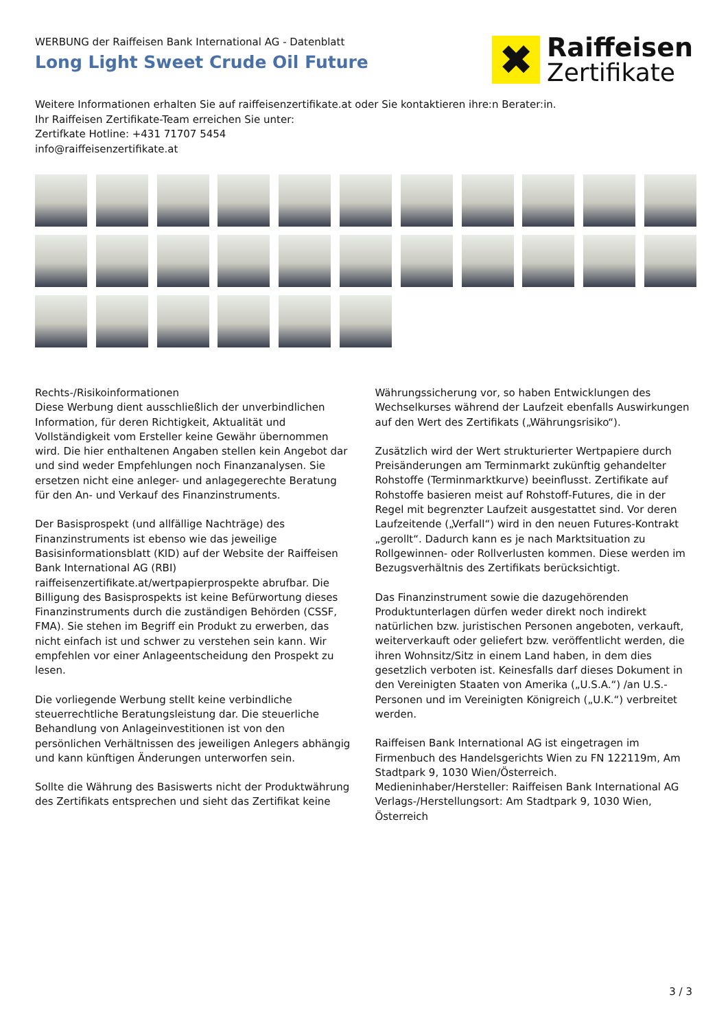WERBUNG der Raiffeisen Bank International AG - Datenblatt
Long Light Sweet Crude Oil Future
✖
Raiffeisen
Zertifikate
Weitere Informationen erhalten Sie auf raiffeisenzertifikate.at oder Sie kontaktieren ihre:n Berater:in.
Ihr Raiffeisen Zertifikate-Team erreichen Sie unter:
Zertifkate Hotline: +431 71707 5454
info@raiffeisenzertifikate.at
Rechts-/Risikoinformationen
Diese Werbung dient ausschließlich der unverbindlichen Information, für deren Richtigkeit, Aktualität und Vollständigkeit vom Ersteller keine Gewähr übernommen wird. Die hier enthaltenen Angaben stellen kein Angebot dar und sind weder Empfehlungen noch Finanzanalysen. Sie ersetzen nicht eine anleger- und anlagegerechte Beratung für den An- und Verkauf des Finanzinstruments.
Der Basisprospekt (und allfällige Nachträge) des Finanzinstruments ist ebenso wie das jeweilige Basisinformationsblatt (KID) auf der Website der Raiffeisen Bank International AG (RBI) raiffeisenzertifikate.at/wertpapierprospekte abrufbar. Die Billigung des Basisprospekts ist keine Befürwortung dieses Finanzinstruments durch die zuständigen Behörden (CSSF, FMA). Sie stehen im Begriff ein Produkt zu erwerben, das nicht einfach ist und schwer zu verstehen sein kann. Wir empfehlen vor einer Anlageentscheidung den Prospekt zu lesen.
Die vorliegende Werbung stellt keine verbindliche steuerrechtliche Beratungsleistung dar. Die steuerliche Behandlung von Anlageinvestitionen ist von den persönlichen Verhältnissen des jeweiligen Anlegers abhängig und kann künftigen Änderungen unterworfen sein.
Sollte die Währung des Basiswerts nicht der Produktwährung des Zertifikats entsprechen und sieht das Zertifikat keine
Währungssicherung vor, so haben Entwicklungen des Wechselkurses während der Laufzeit ebenfalls Auswirkungen auf den Wert des Zertifikats („Währungsrisiko“).
Zusätzlich wird der Wert strukturierter Wertpapiere durch Preisänderungen am Terminmarkt zukünftig gehandelter Rohstoffe (Terminmarktkurve) beeinflusst. Zertifikate auf Rohstoffe basieren meist auf Rohstoff-Futures, die in der Regel mit begrenzter Laufzeit ausgestattet sind. Vor deren Laufzeitende („Verfall“) wird in den neuen Futures-Kontrakt „gerollt“. Dadurch kann es je nach Marktsituation zu Rollgewinnen- oder Rollverlusten kommen. Diese werden im Bezugsverhältnis des Zertifikats berücksichtigt.
Das Finanzinstrument sowie die dazugehörenden Produktunterlagen dürfen weder direkt noch indirekt natürlichen bzw. juristischen Personen angeboten, verkauft, weiterverkauft oder geliefert bzw. veröffentlicht werden, die ihren Wohnsitz/Sitz in einem Land haben, in dem dies gesetzlich verboten ist. Keinesfalls darf dieses Dokument in den Vereinigten Staaten von Amerika („U.S.A.“) /an U.S.-Personen und im Vereinigten Königreich („U.K.“) verbreitet werden.
Raiffeisen Bank International AG ist eingetragen im Firmenbuch des Handelsgerichts Wien zu FN 122119m, Am Stadtpark 9, 1030 Wien/Österreich.
Medieninhaber/Hersteller: Raiffeisen Bank International AG
Verlags-/Herstellungsort: Am Stadtpark 9, 1030 Wien, Österreich
3 / 3